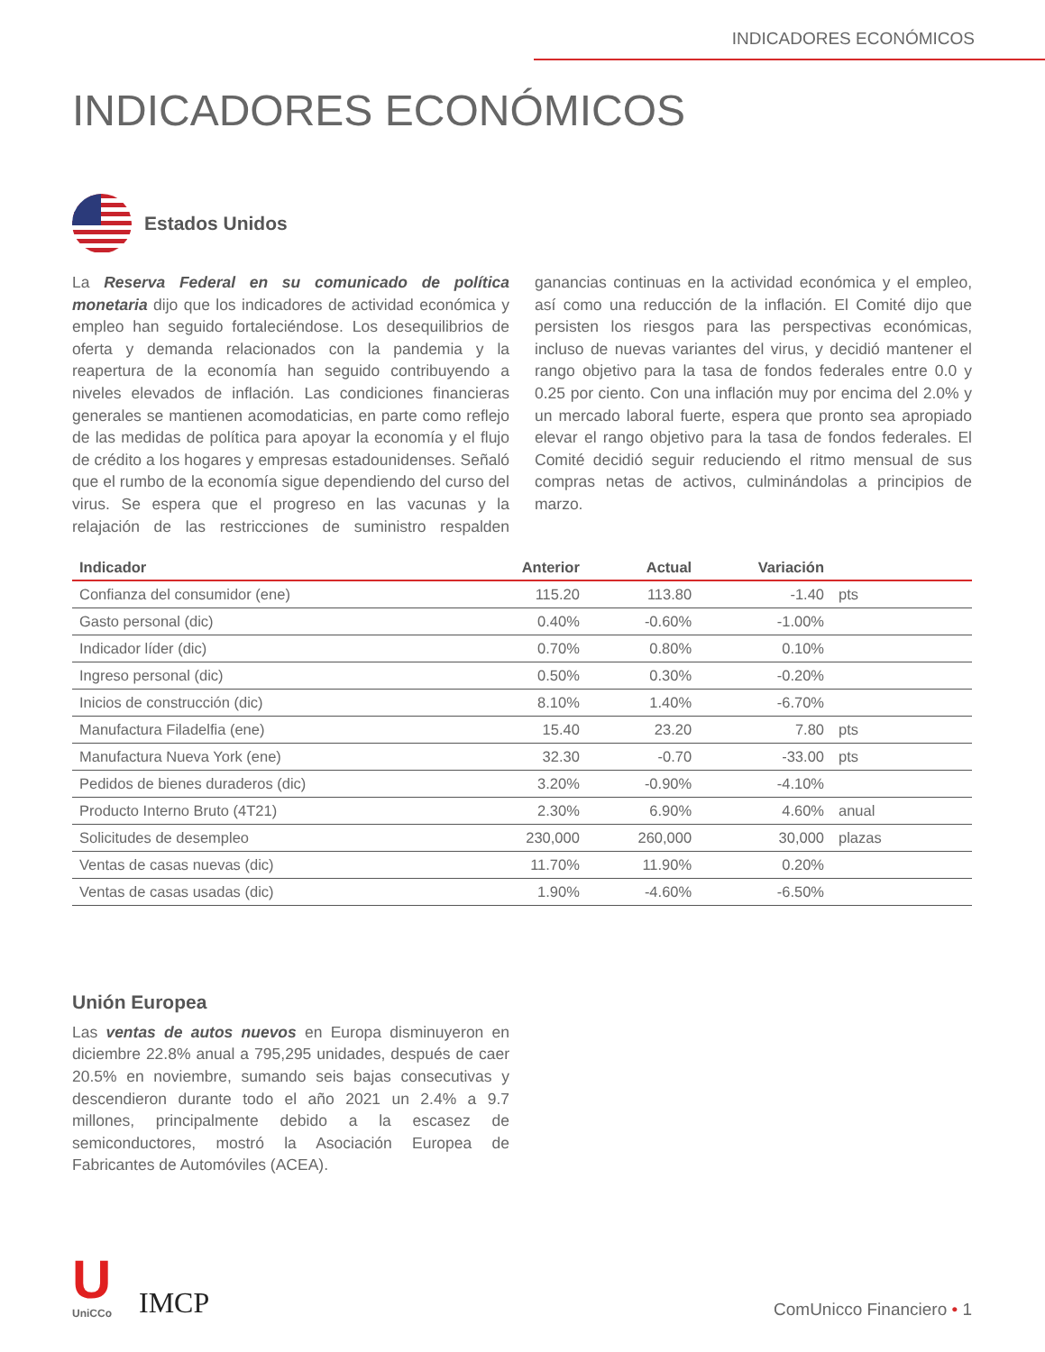INDICADORES ECONÓMICOS
INDICADORES ECONÓMICOS
Estados Unidos
La Reserva Federal en su comunicado de política monetaria dijo que los indicadores de actividad económica y empleo han seguido fortaleciéndose. Los desequilibrios de oferta y demanda relacionados con la pandemia y la reapertura de la economía han seguido contribuyendo a niveles elevados de inflación. Las condiciones financieras generales se mantienen acomodaticias, en parte como reflejo de las medidas de política para apoyar la economía y el flujo de crédito a los hogares y empresas estadounidenses. Señaló que el rumbo de la economía sigue dependiendo del curso del virus. Se espera que el progreso en las vacunas y la relajación de las restricciones de suministro respalden ganancias continuas en la actividad económica y el empleo, así como una reducción de la inflación. El Comité dijo que persisten los riesgos para las perspectivas económicas, incluso de nuevas variantes del virus, y decidió mantener el rango objetivo para la tasa de fondos federales entre 0.0 y 0.25 por ciento. Con una inflación muy por encima del 2.0% y un mercado laboral fuerte, espera que pronto sea apropiado elevar el rango objetivo para la tasa de fondos federales. El Comité decidió seguir reduciendo el ritmo mensual de sus compras netas de activos, culminándolas a principios de marzo.
| Indicador | Anterior | Actual | Variación | |
| --- | --- | --- | --- | --- |
| Confianza del consumidor (ene) | 115.20 | 113.80 | -1.40 | pts |
| Gasto personal (dic) | 0.40% | -0.60% | -1.00% | |
| Indicador líder (dic) | 0.70% | 0.80% | 0.10% | |
| Ingreso personal (dic) | 0.50% | 0.30% | -0.20% | |
| Inicios de construcción (dic) | 8.10% | 1.40% | -6.70% | |
| Manufactura Filadelfia (ene) | 15.40 | 23.20 | 7.80 | pts |
| Manufactura Nueva York (ene) | 32.30 | -0.70 | -33.00 | pts |
| Pedidos de bienes duraderos (dic) | 3.20% | -0.90% | -4.10% | |
| Producto Interno Bruto (4T21) | 2.30% | 6.90% | 4.60% | anual |
| Solicitudes de desempleo | 230,000 | 260,000 | 30,000 | plazas |
| Ventas de casas nuevas (dic) | 11.70% | 11.90% | 0.20% | |
| Ventas de casas usadas (dic) | 1.90% | -4.60% | -6.50% | |
Unión Europea
Las ventas de autos nuevos en Europa disminuyeron en diciembre 22.8% anual a 795,295 unidades, después de caer 20.5% en noviembre, sumando seis bajas consecutivas y descendieron durante todo el año 2021 un 2.4% a 9.7 millones, principalmente debido a la escasez de semiconductores, mostró la Asociación Europea de Fabricantes de Automóviles (ACEA).
U
UniCCo
IMCP
ComUnicco Financiero • 1